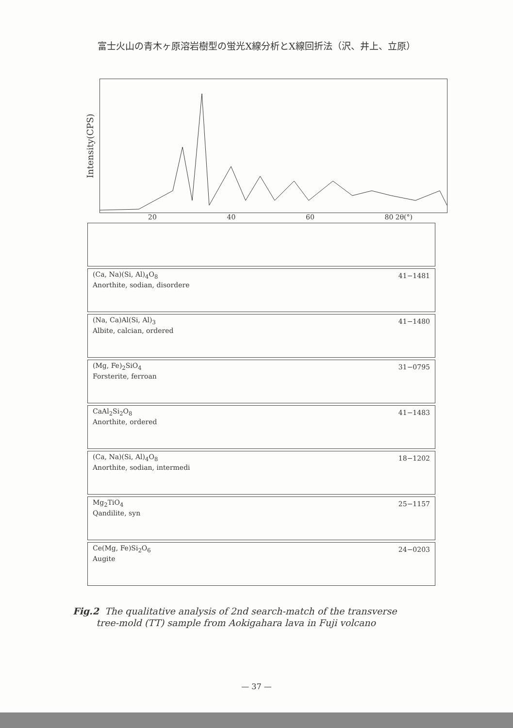富士火山の青木ヶ原溶岩樹型の蛍光X線分析とX線回折法（沢、井上、立原）
Intensity(CPS)
20 40 60 80 2θ(°)
(Ca, Na)(Si, Al)<sub>4</sub>O<sub>8</sub>
Anorthite, sodian, disordere
41−1481
(Na, Ca)Al(Si, Al)<sub>3</sub>
Albite, calcian, ordered
41−1480
(Mg, Fe)<sub>2</sub>SiO<sub>4</sub>
Forsterite, ferroan
31−0795
CaAl<sub>2</sub>Si<sub>2</sub>O<sub>8</sub>
Anorthite, ordered
41−1483
(Ca, Na)(Si, Al)<sub>4</sub>O<sub>8</sub>
Anorthite, sodian, intermedi
18−1202
Mg<sub>2</sub>TiO<sub>4</sub>
Qandilite, syn
25−1157
Ce(Mg, Fe)Si<sub>2</sub>O<sub>6</sub>
Augite
24−0203
Fig.2 The qualitative analysis of 2nd search-match of the transverse
tree-mold (TT) sample from Aokigahara lava in Fuji volcano
— 37 —